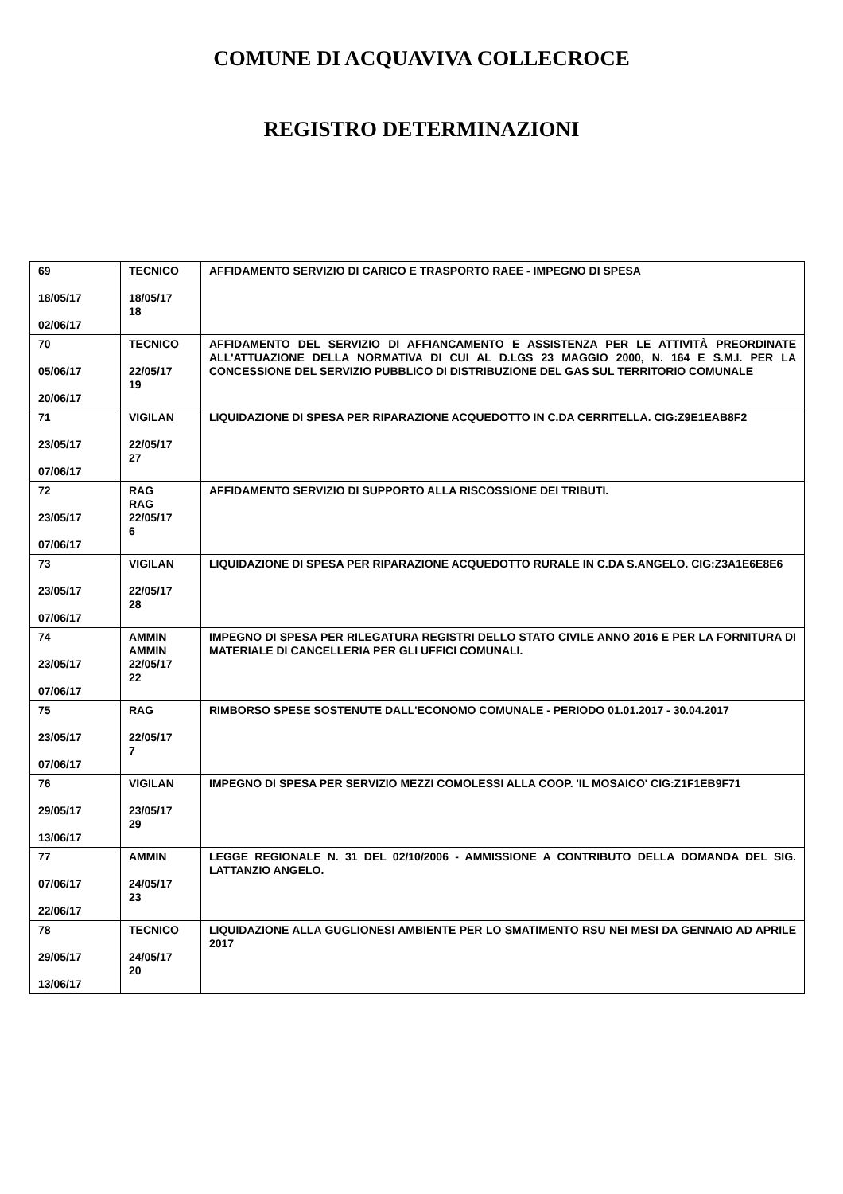COMUNE DI ACQUAVIVA COLLECROCE
REGISTRO DETERMINAZIONI
| 69 18/05/17 02/06/17 | TECNICO 18/05/17 18 | AFFIDAMENTO SERVIZIO DI CARICO E TRASPORTO RAEE - IMPEGNO DI SPESA |
| 70 05/06/17 20/06/17 | TECNICO 22/05/17 19 | AFFIDAMENTO DEL SERVIZIO DI AFFIANCAMENTO E ASSISTENZA PER LE ATTIVITÀ PREORDINATE ALL'ATTUAZIONE DELLA NORMATIVA DI CUI AL D.LGS 23 MAGGIO 2000, N. 164 E S.M.I. PER LA CONCESSIONE DEL SERVIZIO PUBBLICO DI DISTRIBUZIONE DEL GAS SUL TERRITORIO COMUNALE |
| 71 23/05/17 07/06/17 | VIGILAN 22/05/17 27 | LIQUIDAZIONE DI SPESA PER RIPARAZIONE ACQUEDOTTO IN C.DA CERRITELLA. CIG:Z9E1EAB8F2 |
| 72 23/05/17 07/06/17 | RAG RAG 22/05/17 6 | AFFIDAMENTO SERVIZIO DI SUPPORTO ALLA RISCOSSIONE DEI TRIBUTI. |
| 73 23/05/17 07/06/17 | VIGILAN 22/05/17 28 | LIQUIDAZIONE DI SPESA PER RIPARAZIONE ACQUEDOTTO RURALE IN C.DA S.ANGELO. CIG:Z3A1E6E8E6 |
| 74 23/05/17 07/06/17 | AMMIN AMMIN 22/05/17 22 | IMPEGNO DI SPESA PER RILEGATURA REGISTRI DELLO STATO CIVILE ANNO 2016 E PER LA FORNITURA DI MATERIALE DI CANCELLERIA PER GLI UFFICI COMUNALI. |
| 75 23/05/17 07/06/17 | RAG 22/05/17 7 | RIMBORSO SPESE SOSTENUTE DALL'ECONOMO COMUNALE - PERIODO 01.01.2017 - 30.04.2017 |
| 76 29/05/17 13/06/17 | VIGILAN 23/05/17 29 | IMPEGNO DI SPESA PER SERVIZIO MEZZI COMOLESSI ALLA COOP. 'IL MOSAICO' CIG:Z1F1EB9F71 |
| 77 07/06/17 22/06/17 | AMMIN 24/05/17 23 | LEGGE REGIONALE N. 31 DEL 02/10/2006 - AMMISSIONE A CONTRIBUTO DELLA DOMANDA DEL SIG. LATTANZIO ANGELO. |
| 78 29/05/17 13/06/17 | TECNICO 24/05/17 20 | LIQUIDAZIONE ALLA GUGLIONESI AMBIENTE PER LO SMATIMENTO RSU NEI MESI DA GENNAIO AD APRILE 2017 |